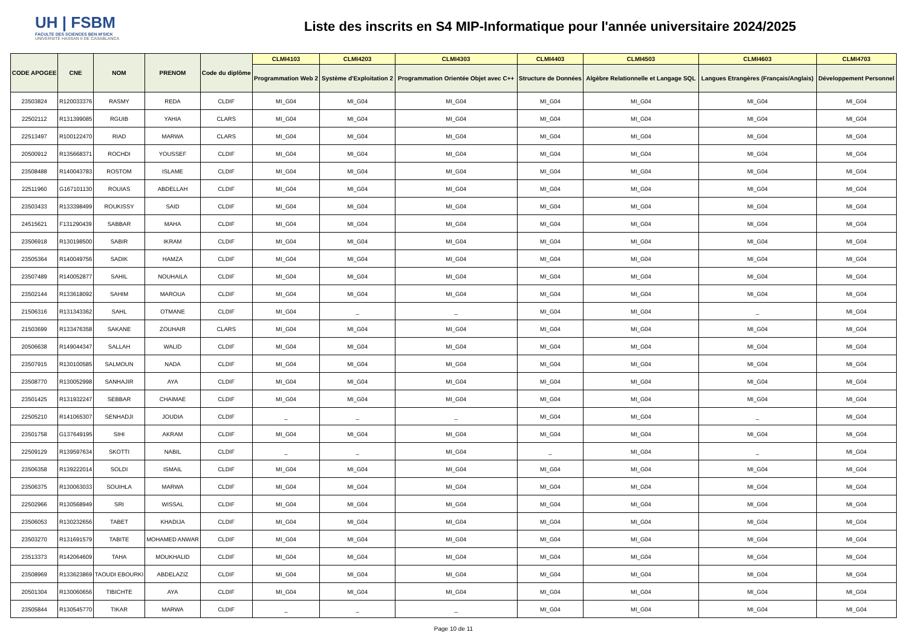UH | FSBM
FACULTE DES SCIENCES BEN M'SICK
UNIVERSITÉ HASSAN II DE CASABLANCA
Liste des inscrits en S4 MIP-Informatique pour l'année universitaire 2024/2025
| CODE APOGEE | CNE | NOM | PRENOM | Code du diplôme | CLMI4103 | CLMI4203 | CLMI4303 | CLMI4403 | CLMI4503 | CLMI4603 | CLMI4703 |
| --- | --- | --- | --- | --- | --- | --- | --- | --- | --- | --- | --- |
| | | | | | Programmation Web 2 | Système d'Exploitation 2 | Programmation Orientée Objet avec C++ | Structure de Données | Algèbre Relationnelle et Langage SQL | Langues Etrangères (Français/Anglais) | Développement Personnel |
| 23503824 | R120033376 | RASMY | REDA | CLDIF | MI_G04 | MI_G04 | MI_G04 | MI_G04 | MI_G04 | MI_G04 | MI_G04 |
| 22502112 | R131399085 | RGUIB | YAHIA | CLARS | MI_G04 | MI_G04 | MI_G04 | MI_G04 | MI_G04 | MI_G04 | MI_G04 |
| 22513497 | R100122470 | RIAD | MARWA | CLARS | MI_G04 | MI_G04 | MI_G04 | MI_G04 | MI_G04 | MI_G04 | MI_G04 |
| 20500912 | R135668371 | ROCHDI | YOUSSEF | CLDIF | MI_G04 | MI_G04 | MI_G04 | MI_G04 | MI_G04 | MI_G04 | MI_G04 |
| 23508488 | R140043783 | ROSTOM | ISLAME | CLDIF | MI_G04 | MI_G04 | MI_G04 | MI_G04 | MI_G04 | MI_G04 | MI_G04 |
| 22511960 | G167101130 | ROUIAS | ABDELLAH | CLDIF | MI_G04 | MI_G04 | MI_G04 | MI_G04 | MI_G04 | MI_G04 | MI_G04 |
| 23503433 | R133398499 | ROUKISSY | SAID | CLDIF | MI_G04 | MI_G04 | MI_G04 | MI_G04 | MI_G04 | MI_G04 | MI_G04 |
| 24515621 | F131290439 | SABBAR | MAHA | CLDIF | MI_G04 | MI_G04 | MI_G04 | MI_G04 | MI_G04 | MI_G04 | MI_G04 |
| 23506918 | R130198500 | SABIR | IKRAM | CLDIF | MI_G04 | MI_G04 | MI_G04 | MI_G04 | MI_G04 | MI_G04 | MI_G04 |
| 23505364 | R140049756 | SADIK | HAMZA | CLDIF | MI_G04 | MI_G04 | MI_G04 | MI_G04 | MI_G04 | MI_G04 | MI_G04 |
| 23507489 | R140052877 | SAHIL | NOUHAILA | CLDIF | MI_G04 | MI_G04 | MI_G04 | MI_G04 | MI_G04 | MI_G04 | MI_G04 |
| 23502144 | R133618092 | SAHIM | MAROUA | CLDIF | MI_G04 | MI_G04 | MI_G04 | MI_G04 | MI_G04 | MI_G04 | MI_G04 |
| 21506316 | R131343362 | SAHL | OTMANE | CLDIF | MI_G04 | _ | _ | MI_G04 | MI_G04 | _ | MI_G04 |
| 21503699 | R133476358 | SAKANE | ZOUHAIR | CLARS | MI_G04 | MI_G04 | MI_G04 | MI_G04 | MI_G04 | MI_G04 | MI_G04 |
| 20506638 | R149044347 | SALLAH | WALID | CLDIF | MI_G04 | MI_G04 | MI_G04 | MI_G04 | MI_G04 | MI_G04 | MI_G04 |
| 23507915 | R130100585 | SALMOUN | NADA | CLDIF | MI_G04 | MI_G04 | MI_G04 | MI_G04 | MI_G04 | MI_G04 | MI_G04 |
| 23508770 | R130052998 | SANHAJIR | AYA | CLDIF | MI_G04 | MI_G04 | MI_G04 | MI_G04 | MI_G04 | MI_G04 | MI_G04 |
| 23501425 | R131932247 | SEBBAR | CHAIMAE | CLDIF | MI_G04 | MI_G04 | MI_G04 | MI_G04 | MI_G04 | MI_G04 | MI_G04 |
| 22505210 | R141065307 | SENHADJI | JOUDIA | CLDIF | _ | _ | _ | MI_G04 | MI_G04 | _ | MI_G04 |
| 23501758 | G137649195 | SIHI | AKRAM | CLDIF | MI_G04 | MI_G04 | MI_G04 | MI_G04 | MI_G04 | MI_G04 | MI_G04 |
| 22509129 | R139597634 | SKOTTI | NABIL | CLDIF | _ | _ | MI_G04 | _ | MI_G04 | _ | MI_G04 |
| 23506358 | R139222014 | SOLDI | ISMAIL | CLDIF | MI_G04 | MI_G04 | MI_G04 | MI_G04 | MI_G04 | MI_G04 | MI_G04 |
| 23506375 | R130063033 | SOUIHLA | MARWA | CLDIF | MI_G04 | MI_G04 | MI_G04 | MI_G04 | MI_G04 | MI_G04 | MI_G04 |
| 22502966 | R130568949 | SRI | WISSAL | CLDIF | MI_G04 | MI_G04 | MI_G04 | MI_G04 | MI_G04 | MI_G04 | MI_G04 |
| 23506053 | R130232656 | TABET | KHADIJA | CLDIF | MI_G04 | MI_G04 | MI_G04 | MI_G04 | MI_G04 | MI_G04 | MI_G04 |
| 23503270 | R131691579 | TABITE | MOHAMED ANWAR | CLDIF | MI_G04 | MI_G04 | MI_G04 | MI_G04 | MI_G04 | MI_G04 | MI_G04 |
| 23513373 | R142064609 | TAHA | MOUKHALID | CLDIF | MI_G04 | MI_G04 | MI_G04 | MI_G04 | MI_G04 | MI_G04 | MI_G04 |
| 23508969 | R133623869 | TAOUDI EBOURKI | ABDELAZIZ | CLDIF | MI_G04 | MI_G04 | MI_G04 | MI_G04 | MI_G04 | MI_G04 | MI_G04 |
| 20501304 | R130060656 | TIBICHTE | AYA | CLDIF | MI_G04 | MI_G04 | MI_G04 | MI_G04 | MI_G04 | MI_G04 | MI_G04 |
| 23505844 | R130545770 | TIKAR | MARWA | CLDIF | _ | _ | _ | MI_G04 | MI_G04 | MI_G04 | MI_G04 |
Page 10 de 11